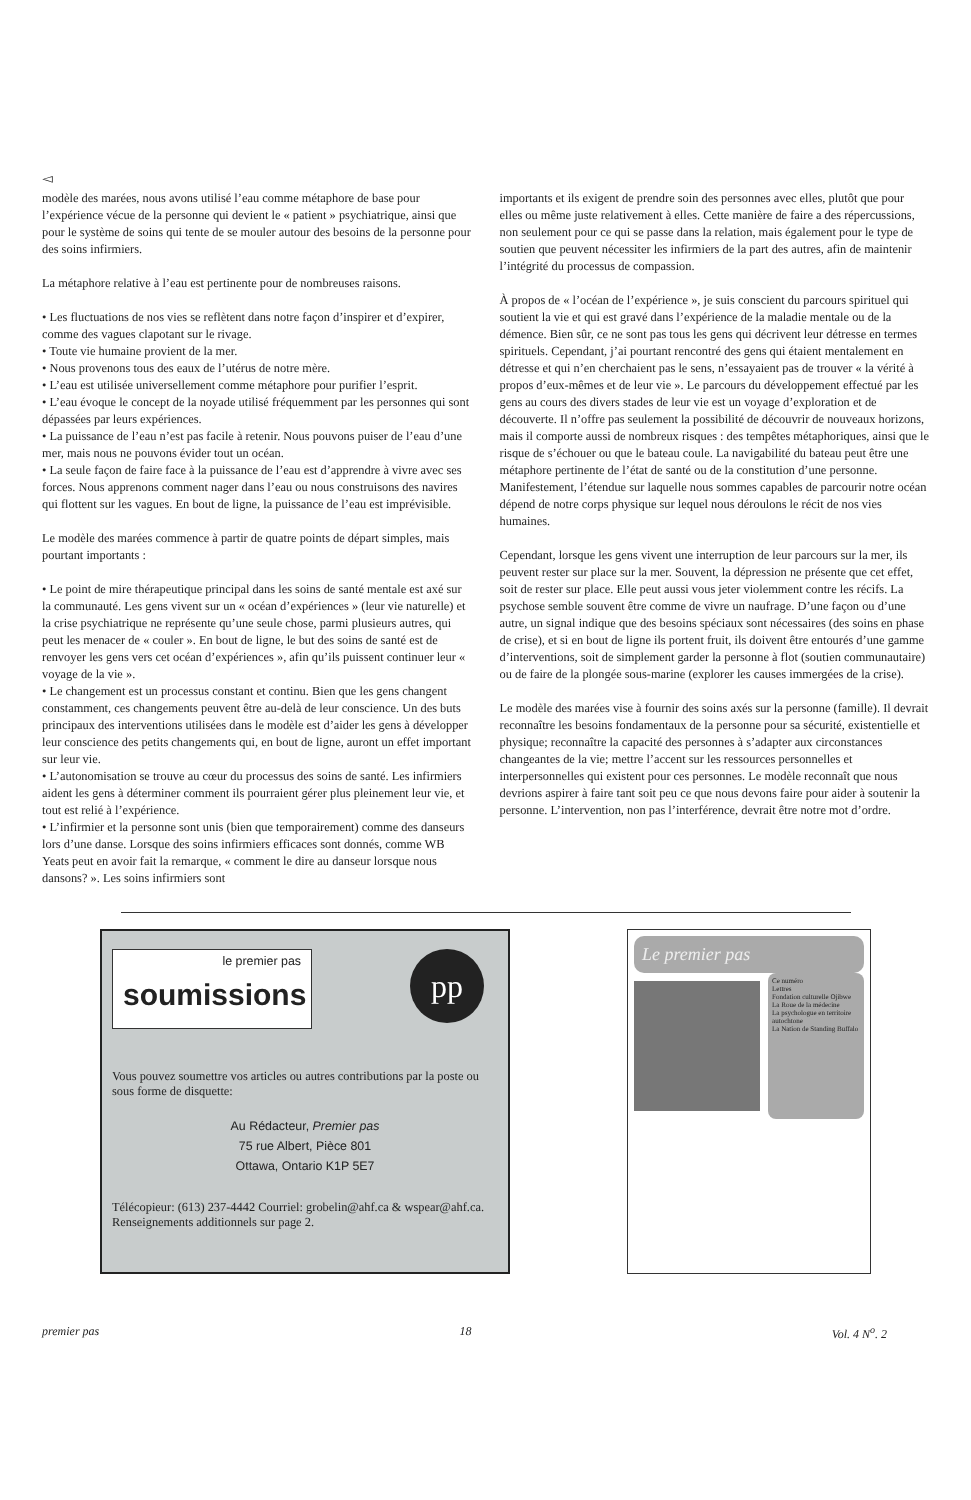◅
modèle des marées, nous avons utilisé l’eau comme métaphore de base pour l’expérience vécue de la personne qui devient le « patient » psychiatrique, ainsi que pour le système de soins qui tente de se mouler autour des besoins de la personne pour des soins infirmiers.
La métaphore relative à l’eau est pertinente pour de nombreuses raisons.
• Les fluctuations de nos vies se reflètent dans notre façon d’inspirer et d’expirer, comme des vagues clapotant sur le rivage.
• Toute vie humaine provient de la mer.
• Nous provenons tous des eaux de l’utérus de notre mère.
• L’eau est utilisée universellement comme métaphore pour purifier l’esprit.
• L’eau évoque le concept de la noyade utilisé fréquemment par les personnes qui sont dépassées par leurs expériences.
• La puissance de l’eau n’est pas facile à retenir. Nous pouvons puiser de l’eau d’une mer, mais nous ne pouvons évider tout un océan.
• La seule façon de faire face à la puissance de l’eau est d’apprendre à vivre avec ses forces. Nous apprenons comment nager dans l’eau ou nous construisons des navires qui flottent sur les vagues. En bout de ligne, la puissance de l’eau est imprévisible.
Le modèle des marées commence à partir de quatre points de départ simples, mais pourtant importants :
• Le point de mire thérapeutique principal dans les soins de santé mentale est axé sur la communauté. Les gens vivent sur un « océan d’expériences » (leur vie naturelle) et la crise psychiatrique ne représente qu’une seule chose, parmi plusieurs autres, qui peut les menacer de « couler ». En bout de ligne, le but des soins de santé est de renvoyer les gens vers cet océan d’expériences », afin qu’ils puissent continuer leur « voyage de la vie ».
• Le changement est un processus constant et continu. Bien que les gens changent constamment, ces changements peuvent être au-delà de leur conscience. Un des buts principaux des interventions utilisées dans le modèle est d’aider les gens à développer leur conscience des petits changements qui, en bout de ligne, auront un effet important sur leur vie.
• L’autonomisation se trouve au cœur du processus des soins de santé. Les infirmiers aident les gens à déterminer comment ils pourraient gérer plus pleinement leur vie, et tout est relié à l’expérience.
• L’infirmier et la personne sont unis (bien que temporairement) comme des danseurs lors d’une danse. Lorsque des soins infirmiers efficaces sont donnés, comme WB Yeats peut en avoir fait la remarque, « comment le dire au danseur lorsque nous dansons? ». Les soins infirmiers sont
importants et ils exigent de prendre soin des personnes avec elles, plutôt que pour elles ou même juste relativement à elles. Cette manière de faire a des répercussions, non seulement pour ce qui se passe dans la relation, mais également pour le type de soutien que peuvent nécessiter les infirmiers de la part des autres, afin de maintenir l’intégrité du processus de compassion.
À propos de « l’océan de l’expérience », je suis conscient du parcours spirituel qui soutient la vie et qui est gravé dans l’expérience de la maladie mentale ou de la démence. Bien sûr, ce ne sont pas tous les gens qui décrivent leur détresse en termes spirituels. Cependant, j’ai pourtant rencontré des gens qui étaient mentalement en détresse et qui n’en cherchaient pas le sens, n’essayaient pas de trouver « la vérité à propos d’eux-mêmes et de leur vie ». Le parcours du développement effectué par les gens au cours des divers stades de leur vie est un voyage d’exploration et de découverte. Il n’offre pas seulement la possibilité de découvrir de nouveaux horizons, mais il comporte aussi de nombreux risques : des tempêtes métaphoriques, ainsi que le risque de s’échouer ou que le bateau coule. La navigabilité du bateau peut être une métaphore pertinente de l’état de santé ou de la constitution d’une personne. Manifestement, l’étendue sur laquelle nous sommes capables de parcourir notre océan dépend de notre corps physique sur lequel nous déroulons le récit de nos vies humaines.
Cependant, lorsque les gens vivent une interruption de leur parcours sur la mer, ils peuvent rester sur place sur la mer. Souvent, la dépression ne présente que cet effet, soit de rester sur place. Elle peut aussi vous jeter violemment contre les récifs. La psychose semble souvent être comme de vivre un naufrage. D’une façon ou d’une autre, un signal indique que des besoins spéciaux sont nécessaires (des soins en phase de crise), et si en bout de ligne ils portent fruit, ils doivent être entourés d’une gamme d’interventions, soit de simplement garder la personne à flot (soutien communautaire) ou de faire de la plongée sous-marine (explorer les causes immergées de la crise).
Le modèle des marées vise à fournir des soins axés sur la personne (famille). Il devrait reconnaître les besoins fondamentaux de la personne pour sa sécurité, existentielle et physique; reconnaître la capacité des personnes à s’adapter aux circonstances changeantes de la vie; mettre l’accent sur les ressources personnelles et interpersonnelles qui existent pour ces personnes. Le modèle reconnaît que nous devrions aspirer à faire tant soit peu ce que nous devons faire pour aider à soutenir la personne. L’intervention, non pas l’interférence, devrait être notre mot d’ordre.
pp
le premier pas soumissions
Vous pouvez soumettre vos articles ou autres contributions par la poste ou sous forme de disquette:
Au Rédacteur, Premier pas
75 rue Albert, Pièce 801
Ottawa, Ontario K1P 5E7
Télécopieur: (613) 237-4442 Courriel: grobelin@ahf.ca & wspear@ahf.ca. Renseignements additionnels sur page 2.
Le premier pas
Ce numéro
Lettres
Fondation culturelle Ojibwe
La Roue de la médecine
La psychologue en territoire autochtone
La Nation de Standing Buffalo
premier pas 18 Vol. 4 N<sup>o</sup>. 2